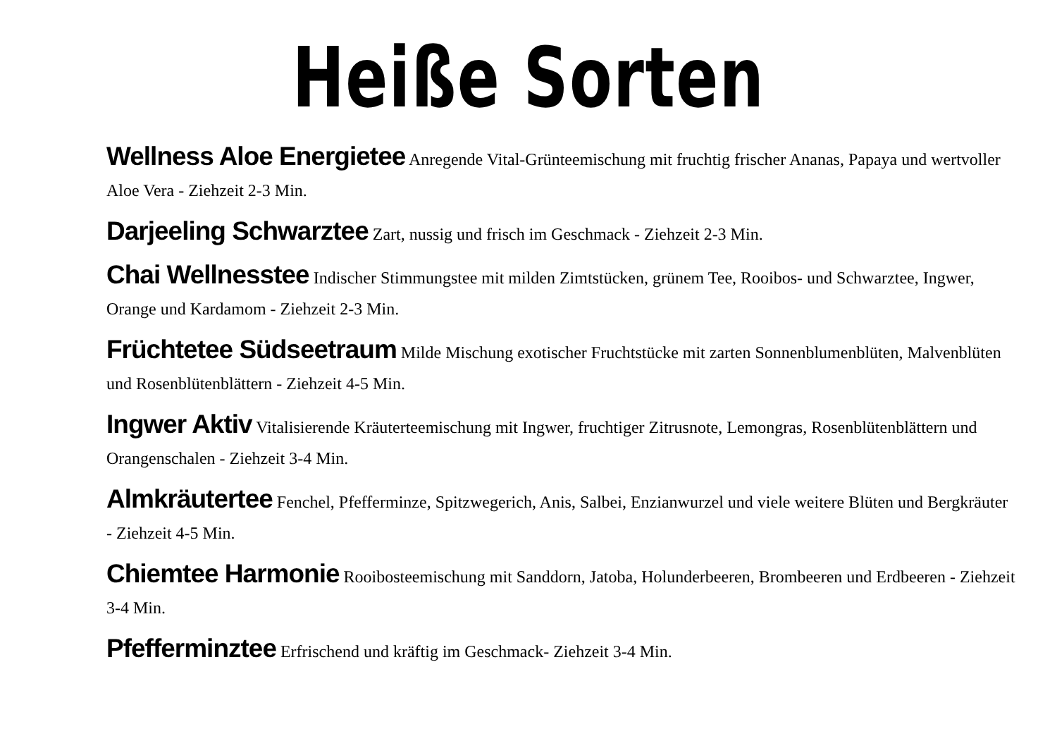Heiße Sorten
Wellness Aloe Energietee Anregende Vital-Grünteemischung mit fruchtig frischer Ananas, Papaya und wertvoller Aloe Vera - Ziehzeit 2-3 Min.
Darjeeling Schwarztee Zart, nussig und frisch im Geschmack - Ziehzeit 2-3 Min.
Chai Wellnesstee Indischer Stimmungstee mit milden Zimtstücken, grünem Tee, Rooibos- und Schwarztee, Ingwer, Orange und Kardamom - Ziehzeit 2-3 Min.
Früchtetee Südseetraum Milde Mischung exotischer Fruchtstücke mit zarten Sonnenblumenblüten, Malvenblüten und Rosenblütenblättern - Ziehzeit 4-5 Min.
Ingwer Aktiv Vitalisierende Kräuterteemischung mit Ingwer, fruchtiger Zitrusnote, Lemongras, Rosenblütenblättern und Orangenschalen - Ziehzeit 3-4 Min.
Almkräutertee Fenchel, Pfefferminze, Spitzwegerich, Anis, Salbei, Enzianwurzel und viele weitere Blüten und Bergkräuter - Ziehzeit 4-5 Min.
Chiemtee Harmonie Rooibosteemischung mit Sanddorn, Jatoba, Holunderbeeren, Brombeeren und Erdbeeren - Ziehzeit 3-4 Min.
Pfefferminztee Erfrischend und kräftig im Geschmack- Ziehzeit 3-4 Min.